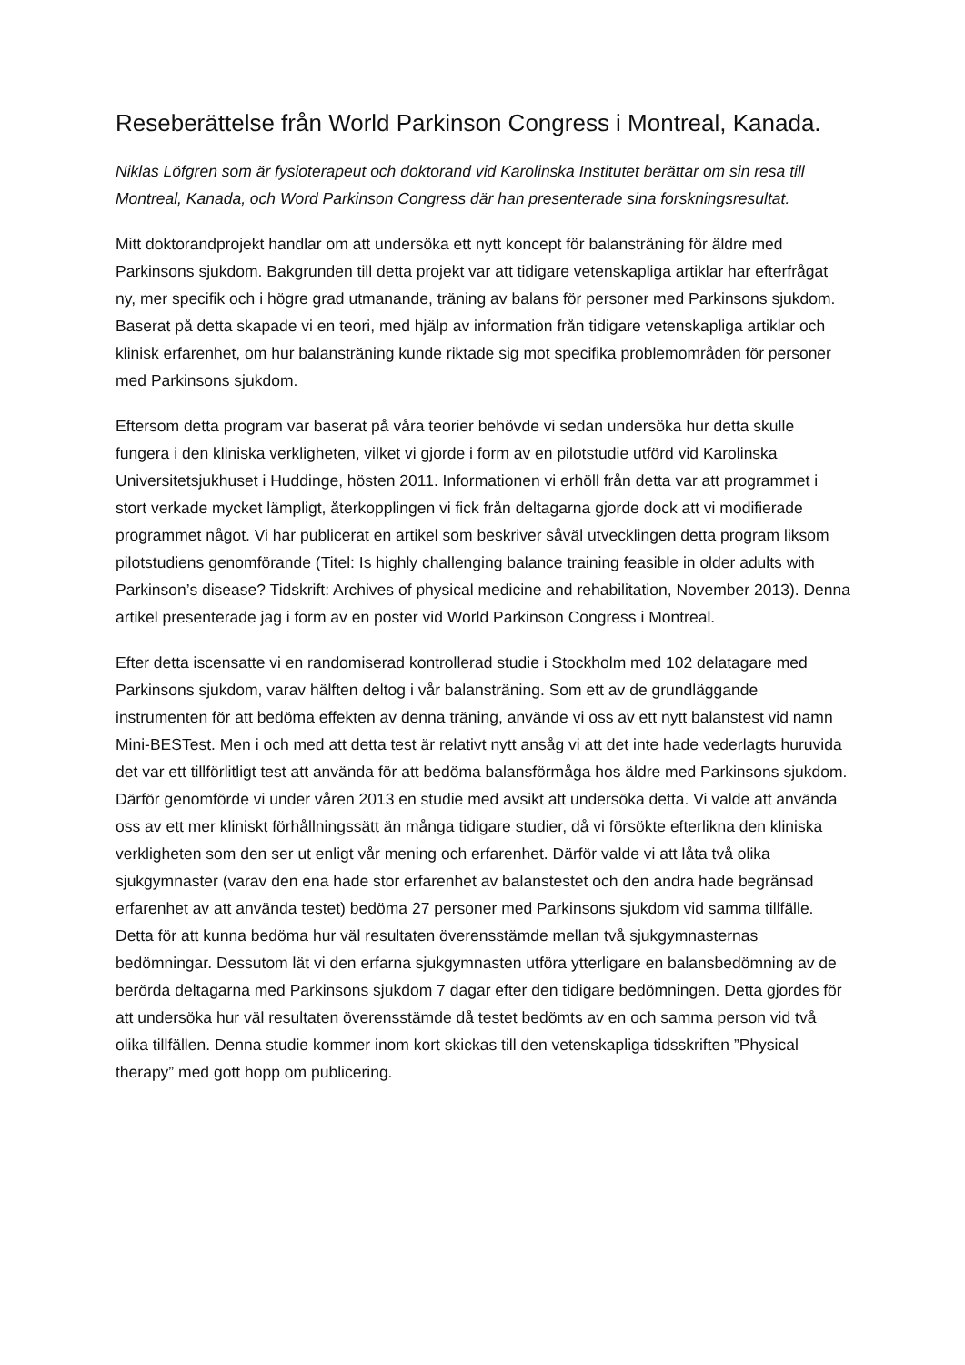Reseberättelse från World Parkinson Congress i Montreal, Kanada.
Niklas Löfgren som är fysioterapeut och doktorand vid Karolinska Institutet berättar om sin resa till Montreal, Kanada, och Word Parkinson Congress där han presenterade sina forskningsresultat.
Mitt doktorandprojekt handlar om att undersöka ett nytt koncept för balansträning för äldre med Parkinsons sjukdom. Bakgrunden till detta projekt var att tidigare vetenskapliga artiklar har efterfrågat ny, mer specifik och i högre grad utmanande, träning av balans för personer med Parkinsons sjukdom. Baserat på detta skapade vi en teori, med hjälp av information från tidigare vetenskapliga artiklar och klinisk erfarenhet, om hur balansträning kunde riktade sig mot specifika problemområden för personer med Parkinsons sjukdom.
Eftersom detta program var baserat på våra teorier behövde vi sedan undersöka hur detta skulle fungera i den kliniska verkligheten, vilket vi gjorde i form av en pilotstudie utförd vid Karolinska Universitetsjukhuset i Huddinge, hösten 2011. Informationen vi erhöll från detta var att programmet i stort verkade mycket lämpligt, återkopplingen vi fick från deltagarna gjorde dock att vi modifierade programmet något. Vi har publicerat en artikel som beskriver såväl utvecklingen detta program liksom pilotstudiens genomförande (Titel: Is highly challenging balance training feasible in older adults with Parkinson’s disease? Tidskrift: Archives of physical medicine and rehabilitation, November 2013). Denna artikel presenterade jag i form av en poster vid World Parkinson Congress i Montreal.
Efter detta iscensatte vi en randomiserad kontrollerad studie i Stockholm med 102 delatagare med Parkinsons sjukdom, varav hälften deltog i vår balansträning. Som ett av de grundläggande instrumenten för att bedöma effekten av denna träning, använde vi oss av ett nytt balanstest vid namn Mini-BESTest. Men i och med att detta test är relativt nytt ansåg vi att det inte hade vederlagts huruvida det var ett tillförlitligt test att använda för att bedöma balansförmåga hos äldre med Parkinsons sjukdom. Därför genomförde vi under våren 2013 en studie med avsikt att undersöka detta. Vi valde att använda oss av ett mer kliniskt förhållningssätt än många tidigare studier, då vi försökte efterlikna den kliniska verkligheten som den ser ut enligt vår mening och erfarenhet. Därför valde vi att låta två olika sjukgymnaster (varav den ena hade stor erfarenhet av balanstestet och den andra hade begränsad erfarenhet av att använda testet) bedöma 27 personer med Parkinsons sjukdom vid samma tillfälle. Detta för att kunna bedöma hur väl resultaten överensstämde mellan två sjukgymnasternas bedömningar. Dessutom lät vi den erfarna sjukgymnasten utföra ytterligare en balansbedömning av de berörda deltagarna med Parkinsons sjukdom 7 dagar efter den tidigare bedömningen. Detta gjordes för att undersöka hur väl resultaten överensstämde då testet bedömts av en och samma person vid två olika tillfällen. Denna studie kommer inom kort skickas till den vetenskapliga tidsskriften ”Physical therapy” med gott hopp om publicering.